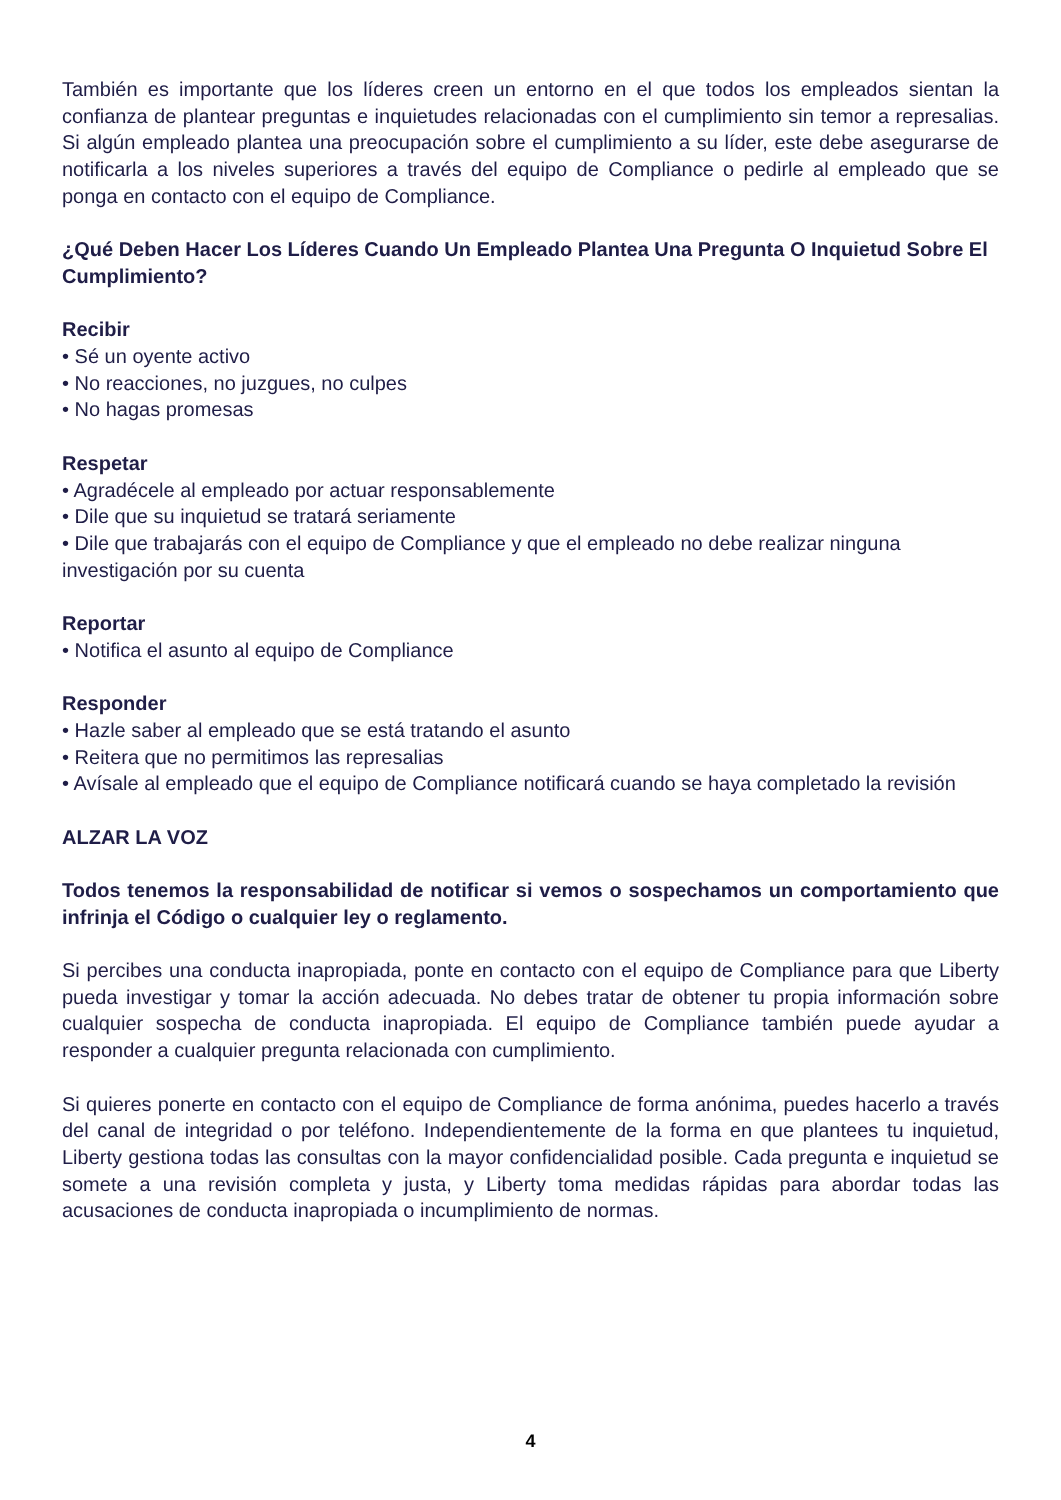También es importante que los líderes creen un entorno en el que todos los empleados sientan la confianza de plantear preguntas e inquietudes relacionadas con el cumplimiento sin temor a represalias. Si algún empleado plantea una preocupación sobre el cumplimiento a su líder, este debe asegurarse de notificarla a los niveles superiores a través del equipo de Compliance o pedirle al empleado que se ponga en contacto con el equipo de Compliance.
¿Qué Deben Hacer Los Líderes Cuando Un Empleado Plantea Una Pregunta O Inquietud Sobre El Cumplimiento?
Recibir
• Sé un oyente activo
• No reacciones, no juzgues, no culpes
• No hagas promesas
Respetar
• Agradécele al empleado por actuar responsablemente
• Dile que su inquietud se tratará seriamente
• Dile que trabajarás con el equipo de Compliance y que el empleado no debe realizar ninguna investigación por su cuenta
Reportar
• Notifica el asunto al equipo de Compliance
Responder
• Hazle saber al empleado que se está tratando el asunto
• Reitera que no permitimos las represalias
• Avísale al empleado que el equipo de Compliance notificará cuando se haya completado la revisión
ALZAR LA VOZ
Todos tenemos la responsabilidad de notificar si vemos o sospechamos un comportamiento que infrinja el Código o cualquier ley o reglamento.
Si percibes una conducta inapropiada, ponte en contacto con el equipo de Compliance para que Liberty pueda investigar y tomar la acción adecuada. No debes tratar de obtener tu propia información sobre cualquier sospecha de conducta inapropiada. El equipo de Compliance también puede ayudar a responder a cualquier pregunta relacionada con cumplimiento.
Si quieres ponerte en contacto con el equipo de Compliance de forma anónima, puedes hacerlo a través del canal de integridad o por teléfono. Independientemente de la forma en que plantees tu inquietud, Liberty gestiona todas las consultas con la mayor confidencialidad posible. Cada pregunta e inquietud se somete a una revisión completa y justa, y Liberty toma medidas rápidas para abordar todas las acusaciones de conducta inapropiada o incumplimiento de normas.
4